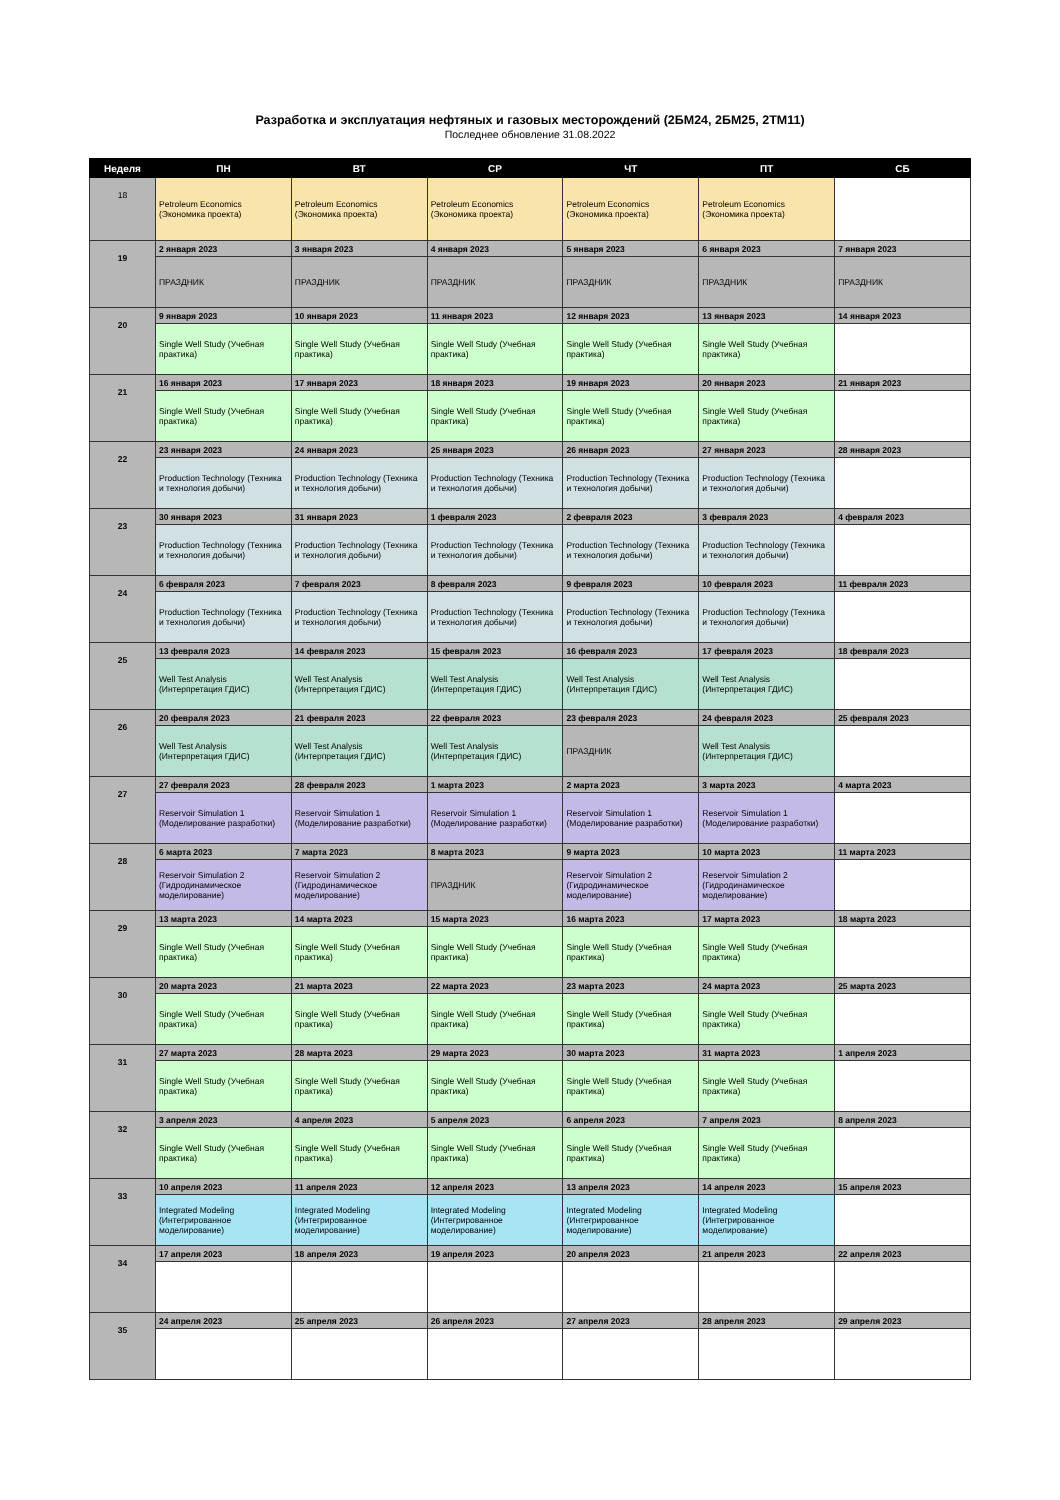Разработка и эксплуатация нефтяных и газовых месторождений (2БМ24, 2БМ25, 2ТМ11)
Последнее обновление 31.08.2022
| Неделя | ПН | ВТ | СР | ЧТ | ПТ | СБ |
| --- | --- | --- | --- | --- | --- | --- |
| 18 | Petroleum Economics (Экономика проекта) | Petroleum Economics (Экономика проекта) | Petroleum Economics (Экономика проекта) | Petroleum Economics (Экономика проекта) | Petroleum Economics (Экономика проекта) | |
| 19 | 2 января 2023 | 3 января 2023 | 4 января 2023 | 5 января 2023 | 6 января 2023 | 7 января 2023 |
| | ПРАЗДНИК | ПРАЗДНИК | ПРАЗДНИК | ПРАЗДНИК | ПРАЗДНИК | ПРАЗДНИК |
| 20 | 9 января 2023 | 10 января 2023 | 11 января 2023 | 12 января 2023 | 13 января 2023 | 14 января 2023 |
| | Single Well Study (Учебная практика) | Single Well Study (Учебная практика) | Single Well Study (Учебная практика) | Single Well Study (Учебная практика) | Single Well Study (Учебная практика) | |
| 21 | 16 января 2023 | 17 января 2023 | 18 января 2023 | 19 января 2023 | 20 января 2023 | 21 января 2023 |
| | Single Well Study (Учебная практика) | Single Well Study (Учебная практика) | Single Well Study (Учебная практика) | Single Well Study (Учебная практика) | Single Well Study (Учебная практика) | |
| 22 | 23 января 2023 | 24 января 2023 | 25 января 2023 | 26 января 2023 | 27 января 2023 | 28 января 2023 |
| | Production Technology (Техника и технология добычи) | Production Technology (Техника и технология добычи) | Production Technology (Техника и технология добычи) | Production Technology (Техника и технология добычи) | Production Technology (Техника и технология добычи) | |
| 23 | 30 января 2023 | 31 января 2023 | 1 февраля 2023 | 2 февраля 2023 | 3 февраля 2023 | 4 февраля 2023 |
| | Production Technology (Техника и технология добычи) | Production Technology (Техника и технология добычи) | Production Technology (Техника и технология добычи) | Production Technology (Техника и технология добычи) | Production Technology (Техника и технология добычи) | |
| 24 | 6 февраля 2023 | 7 февраля 2023 | 8 февраля 2023 | 9 февраля 2023 | 10 февраля 2023 | 11 февраля 2023 |
| | Production Technology (Техника и технология добычи) | Production Technology (Техника и технология добычи) | Production Technology (Техника и технология добычи) | Production Technology (Техника и технология добычи) | Production Technology (Техника и технология добычи) | |
| 25 | 13 февраля 2023 | 14 февраля 2023 | 15 февраля 2023 | 16 февраля 2023 | 17 февраля 2023 | 18 февраля 2023 |
| | Well Test Analysis (Интерпретация ГДИС) | Well Test Analysis (Интерпретация ГДИС) | Well Test Analysis (Интерпретация ГДИС) | Well Test Analysis (Интерпретация ГДИС) | Well Test Analysis (Интерпретация ГДИС) | |
| 26 | 20 февраля 2023 | 21 февраля 2023 | 22 февраля 2023 | 23 февраля 2023 | 24 февраля 2023 | 25 февраля 2023 |
| | Well Test Analysis (Интерпретация ГДИС) | Well Test Analysis (Интерпретация ГДИС) | Well Test Analysis (Интерпретация ГДИС) | ПРАЗДНИК | Well Test Analysis (Интерпретация ГДИС) | |
| 27 | 27 февраля 2023 | 28 февраля 2023 | 1 марта 2023 | 2 марта 2023 | 3 марта 2023 | 4 марта 2023 |
| | Reservoir Simulation 1 (Моделирование разработки) | Reservoir Simulation 1 (Моделирование разработки) | Reservoir Simulation 1 (Моделирование разработки) | Reservoir Simulation 1 (Моделирование разработки) | Reservoir Simulation 1 (Моделирование разработки) | |
| 28 | 6 марта 2023 | 7 марта 2023 | 8 марта 2023 | 9 марта 2023 | 10 марта 2023 | 11 марта 2023 |
| | Reservoir Simulation 2 (Гидродинамическое моделирование) | Reservoir Simulation 2 (Гидродинамическое моделирование) | ПРАЗДНИК | Reservoir Simulation 2 (Гидродинамическое моделирование) | Reservoir Simulation 2 (Гидродинамическое моделирование) | |
| 29 | 13 марта 2023 | 14 марта 2023 | 15 марта 2023 | 16 марта 2023 | 17 марта 2023 | 18 марта 2023 |
| | Single Well Study (Учебная практика) | Single Well Study (Учебная практика) | Single Well Study (Учебная практика) | Single Well Study (Учебная практика) | Single Well Study (Учебная практика) | |
| 30 | 20 марта 2023 | 21 марта 2023 | 22 марта 2023 | 23 марта 2023 | 24 марта 2023 | 25 марта 2023 |
| | Single Well Study (Учебная практика) | Single Well Study (Учебная практика) | Single Well Study (Учебная практика) | Single Well Study (Учебная практика) | Single Well Study (Учебная практика) | |
| 31 | 27 марта 2023 | 28 марта 2023 | 29 марта 2023 | 30 марта 2023 | 31 марта 2023 | 1 апреля 2023 |
| | Single Well Study (Учебная практика) | Single Well Study (Учебная практика) | Single Well Study (Учебная практика) | Single Well Study (Учебная практика) | Single Well Study (Учебная практика) | |
| 32 | 3 апреля 2023 | 4 апреля 2023 | 5 апреля 2023 | 6 апреля 2023 | 7 апреля 2023 | 8 апреля 2023 |
| | Single Well Study (Учебная практика) | Single Well Study (Учебная практика) | Single Well Study (Учебная практика) | Single Well Study (Учебная практика) | Single Well Study (Учебная практика) | |
| 33 | 10 апреля 2023 | 11 апреля 2023 | 12 апреля 2023 | 13 апреля 2023 | 14 апреля 2023 | 15 апреля 2023 |
| | Integrated Modeling (Интегрированное моделирование) | Integrated Modeling (Интегрированное моделирование) | Integrated Modeling (Интегрированное моделирование) | Integrated Modeling (Интегрированное моделирование) | Integrated Modeling (Интегрированное моделирование) | |
| 34 | 17 апреля 2023 | 18 апреля 2023 | 19 апреля 2023 | 20 апреля 2023 | 21 апреля 2023 | 22 апреля 2023 |
| 35 | 24 апреля 2023 | 25 апреля 2023 | 26 апреля 2023 | 27 апреля 2023 | 28 апреля 2023 | 29 апреля 2023 |